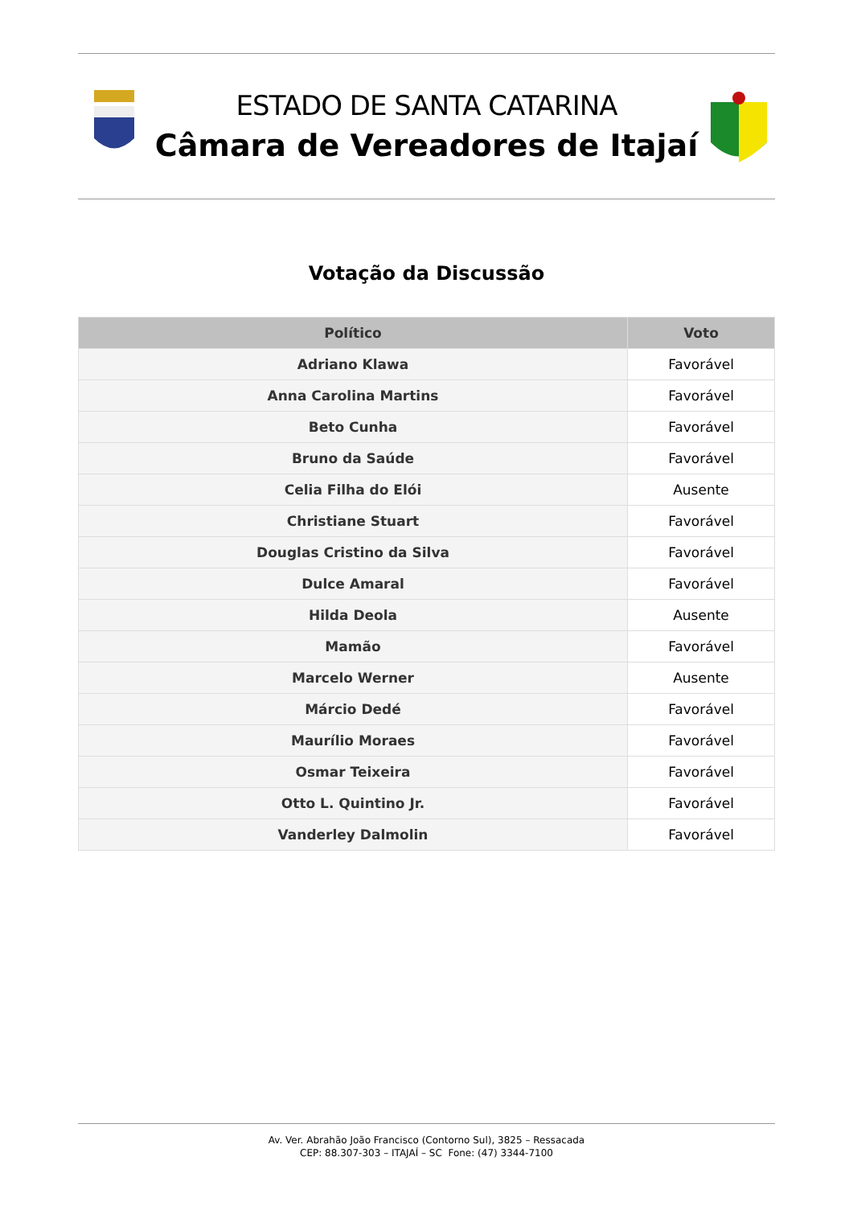ESTADO DE SANTA CATARINA
Câmara de Vereadores de Itajaí
Votação da Discussão
| Político | Voto |
| --- | --- |
| Adriano Klawa | Favorável |
| Anna Carolina Martins | Favorável |
| Beto Cunha | Favorável |
| Bruno da Saúde | Favorável |
| Celia Filha do Elói | Ausente |
| Christiane Stuart | Favorável |
| Douglas Cristino da Silva | Favorável |
| Dulce Amaral | Favorável |
| Hilda Deola | Ausente |
| Mamão | Favorável |
| Marcelo Werner | Ausente |
| Márcio Dedé | Favorável |
| Maurílio Moraes | Favorável |
| Osmar Teixeira | Favorável |
| Otto L. Quintino Jr. | Favorável |
| Vanderley Dalmolin | Favorável |
Av. Ver. Abrahão João Francisco (Contorno Sul), 3825 – Ressacada
CEP: 88.307-303 – ITAJAÍ – SC Fone: (47) 3344-7100